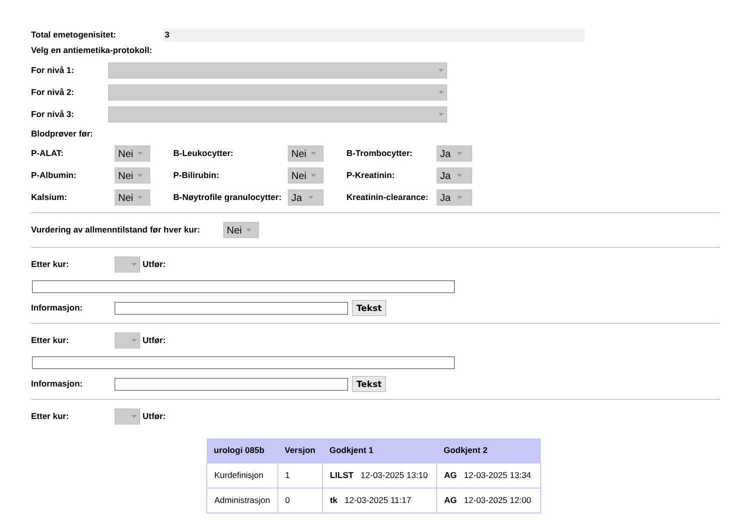Total emetogenisitet:
3
Velg en antiemetika-protokoll:
For nivå 1:
For nivå 2:
For nivå 3:
Blodprøver før:
P-ALAT: Nei B-Leukocytter: Nei B-Trombocytter: Ja
P-Albumin: Nei P-Bilirubin: Nei P-Kreatinin: Ja
Kalsium: Nei B-Nøytrofile granulocytter: Ja Kreatinin-clearance: Ja
Vurdering av allmenntilstand før hver kur: Nei
Etter kur: Utfør:
Informasjon: Tekst
Etter kur: Utfør:
Informasjon: Tekst
Etter kur: Utfør:
| urologi 085b | Versjon | Godkjent 1 | Godkjent 2 |
| --- | --- | --- | --- |
| Kurdefinisjon | 1 | LILST 12-03-2025 13:10 | AG 12-03-2025 13:34 |
| Administrasjon | 0 | tk 12-03-2025 11:17 | AG 12-03-2025 12:00 |